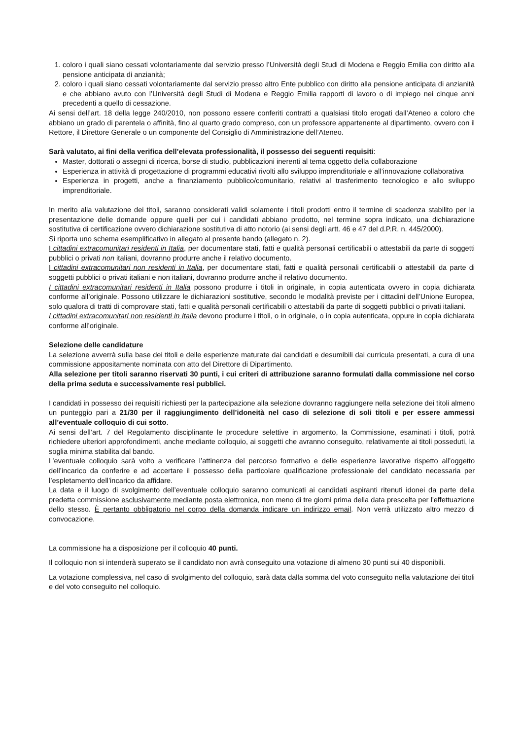1. coloro i quali siano cessati volontariamente dal servizio presso l’Università degli Studi di Modena e Reggio Emilia con diritto alla pensione anticipata di anzianità;
2. coloro i quali siano cessati volontariamente dal servizio presso altro Ente pubblico con diritto alla pensione anticipata di anzianità e che abbiano avuto con l’Università degli Studi di Modena e Reggio Emilia rapporti di lavoro o di impiego nei cinque anni precedenti a quello di cessazione.
Ai sensi dell’art. 18 della legge 240/2010, non possono essere conferiti contratti a qualsiasi titolo erogati dall’Ateneo a coloro che abbiano un grado di parentela o affinità, fino al quarto grado compreso, con un professore appartenente al dipartimento, ovvero con il Rettore, il Direttore Generale o un componente del Consiglio di Amministrazione dell’Ateneo.
Sarà valutato, ai fini della verifica dell’elevata professionalità, il possesso dei seguenti requisiti:
Master, dottorati o assegni di ricerca, borse di studio, pubblicazioni inerenti al tema oggetto della collaborazione
Esperienza in attività di progettazione di programmi educativi rivolti allo sviluppo imprenditoriale e all’innovazione collaborativa
Esperienza in progetti, anche a finanziamento pubblico/comunitario, relativi al trasferimento tecnologico e allo sviluppo imprenditoriale.
In merito alla valutazione dei titoli, saranno considerati validi solamente i titoli prodotti entro il termine di scadenza stabilito per la presentazione delle domande oppure quelli per cui i candidati abbiano prodotto, nel termine sopra indicato, una dichiarazione sostitutiva di certificazione ovvero dichiarazione sostitutiva di atto notorio (ai sensi degli artt. 46 e 47 del d.P.R. n. 445/2000).
Si riporta uno schema esemplificativo in allegato al presente bando (allegato n. 2).
I cittadini extracomunitari residenti in Italia, per documentare stati, fatti e qualità personali certificabili o attestabili da parte di soggetti pubblici o privati non italiani, dovranno produrre anche il relativo documento.
I cittadini extracomunitari non residenti in Italia, per documentare stati, fatti e qualità personali certificabili o attestabili da parte di soggetti pubblici o privati italiani e non italiani, dovranno produrre anche il relativo documento.
I cittadini extracomunitari residenti in Italia possono produrre i titoli in originale, in copia autenticata ovvero in copia dichiarata conforme all’originale. Possono utilizzare le dichiarazioni sostitutive, secondo le modalità previste per i cittadini dell’Unione Europea, solo qualora di tratti di comprovare stati, fatti e qualità personali certificabili o attestabili da parte di soggetti pubblici o privati italiani.
I cittadini extracomunitari non residenti in Italia devono produrre i titoli, o in originale, o in copia autenticata, oppure in copia dichiarata conforme all’originale.
Selezione delle candidature
La selezione avverrà sulla base dei titoli e delle esperienze maturate dai candidati e desumibili dai curricula presentati, a cura di una commissione appositamente nominata con atto del Direttore di Dipartimento.
Alla selezione per titoli saranno riservati 30 punti, i cui criteri di attribuzione saranno formulati dalla commissione nel corso della prima seduta e successivamente resi pubblici.
I candidati in possesso dei requisiti richiesti per la partecipazione alla selezione dovranno raggiungere nella selezione dei titoli almeno un punteggio pari a 21/30 per il raggiungimento dell’idoneità nel caso di selezione di soli titoli e per essere ammessi all’eventuale colloquio di cui sotto.
Ai sensi dell’art. 7 del Regolamento disciplinante le procedure selettive in argomento, la Commissione, esaminati i titoli, potrà richiedere ulteriori approfondimenti, anche mediante colloquio, ai soggetti che avranno conseguito, relativamente ai titoli posseduti, la soglia minima stabilita dal bando.
L’eventuale colloquio sarà volto a verificare l’attinenza del percorso formativo e delle esperienze lavorative rispetto all’oggetto dell’incarico da conferire e ad accertare il possesso della particolare qualificazione professionale del candidato necessaria per l’espletamento dell’incarico da affidare.
La data e il luogo di svolgimento dell’eventuale colloquio saranno comunicati ai candidati aspiranti ritenuti idonei da parte della predetta commissione esclusivamente mediante posta elettronica, non meno di tre giorni prima della data prescelta per l'effettuazione dello stesso. È pertanto obbligatorio nel corpo della domanda indicare un indirizzo email. Non verrà utilizzato altro mezzo di convocazione.
La commissione ha a disposizione per il colloquio 40 punti.
Il colloquio non si intenderà superato se il candidato non avrà conseguito una votazione di almeno 30 punti sui 40 disponibili.
La votazione complessiva, nel caso di svolgimento del colloquio, sarà data dalla somma del voto conseguito nella valutazione dei titoli e del voto conseguito nel colloquio.